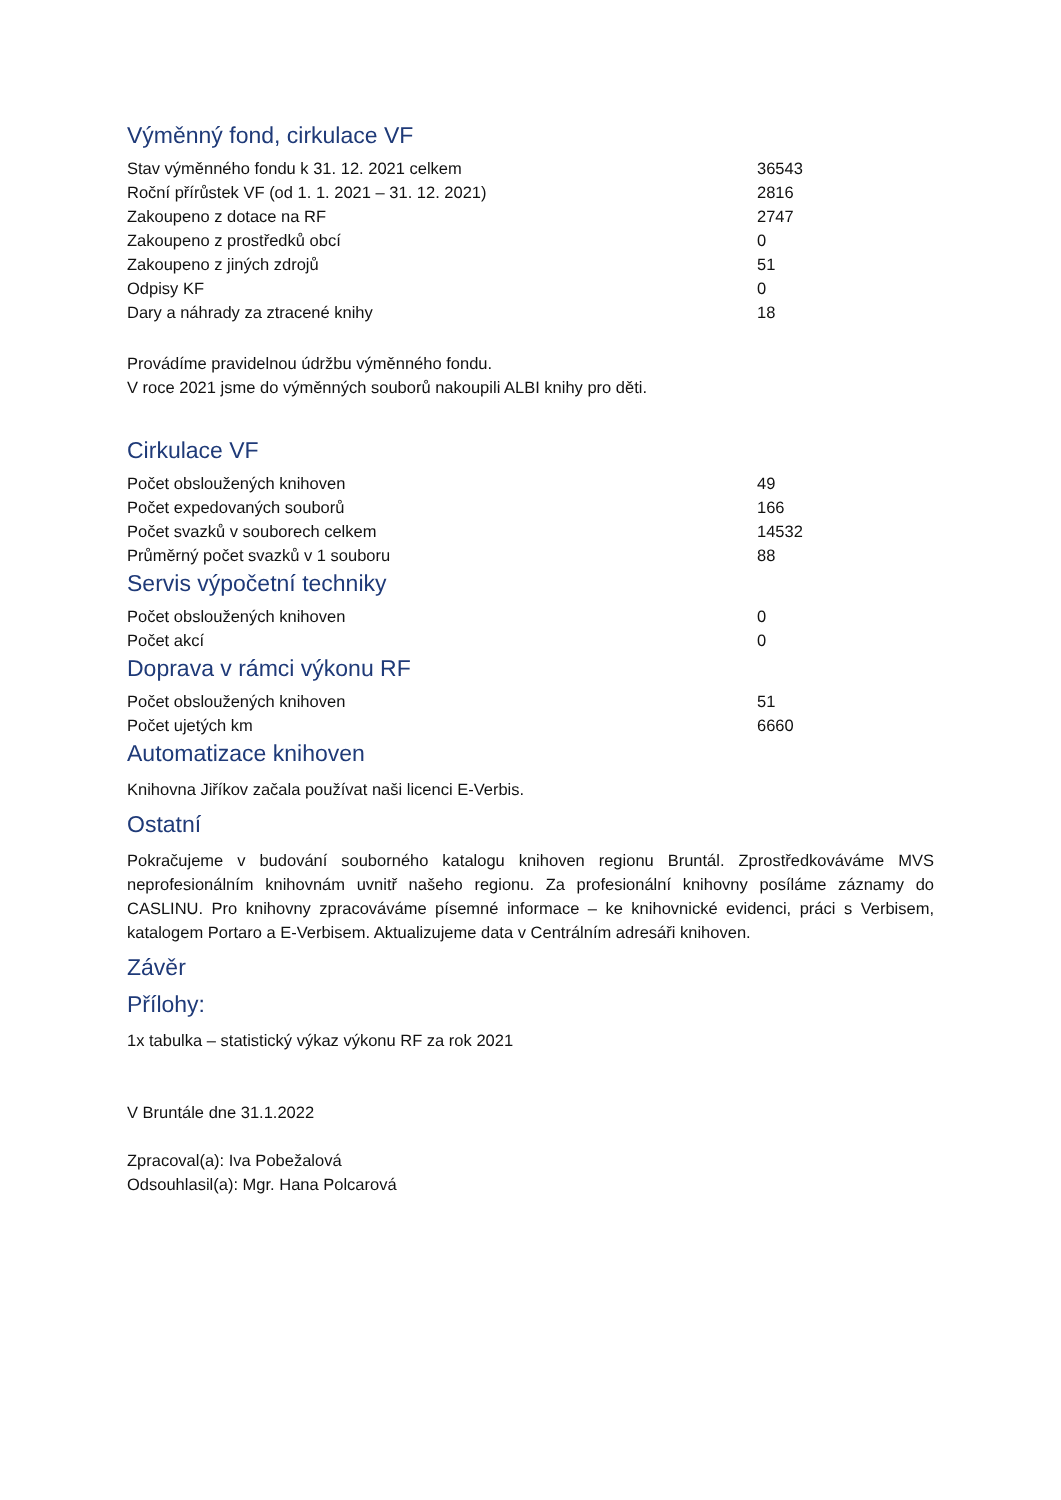Výměnný fond, cirkulace VF
| Stav výměnného fondu k 31. 12. 2021 celkem | 36543 |
| Roční přírůstek VF (od 1. 1. 2021 – 31. 12. 2021) | 2816 |
| Zakoupeno z dotace na RF | 2747 |
| Zakoupeno z prostředků obcí | 0 |
| Zakoupeno z jiných zdrojů | 51 |
| Odpisy KF | 0 |
| Dary a náhrady za ztracené knihy | 18 |
Provádíme pravidelnou údržbu výměnného fondu.
V roce 2021 jsme do výměnných souborů nakoupili ALBI knihy pro děti.
Cirkulace VF
| Počet obsloužených knihoven | 49 |
| Počet expedovaných souborů | 166 |
| Počet svazků v souborech celkem | 14532 |
| Průměrný počet svazků v 1 souboru | 88 |
Servis výpočetní techniky
| Počet obsloužených knihoven | 0 |
| Počet akcí | 0 |
Doprava v rámci výkonu RF
| Počet obsloužených knihoven | 51 |
| Počet ujetých km | 6660 |
Automatizace knihoven
Knihovna Jiříkov začala používat naši licenci E-Verbis.
Ostatní
Pokračujeme v budování souborného katalogu knihoven regionu Bruntál. Zprostředkováváme MVS neprofesionálním knihovnám uvnitř našeho regionu. Za profesionální knihovny posíláme záznamy do CASLINU. Pro knihovny zpracováváme písemné informace – ke knihovnické evidenci, práci s Verbisem, katalogem Portaro a E-Verbisem. Aktualizujeme data v Centrálním adresáři knihoven.
Závěr
Přílohy:
1x tabulka – statistický výkaz výkonu RF za rok 2021
V Bruntále dne 31.1.2022
Zpracoval(a): Iva Pobežalová
Odsouhlasil(a): Mgr. Hana Polcarová